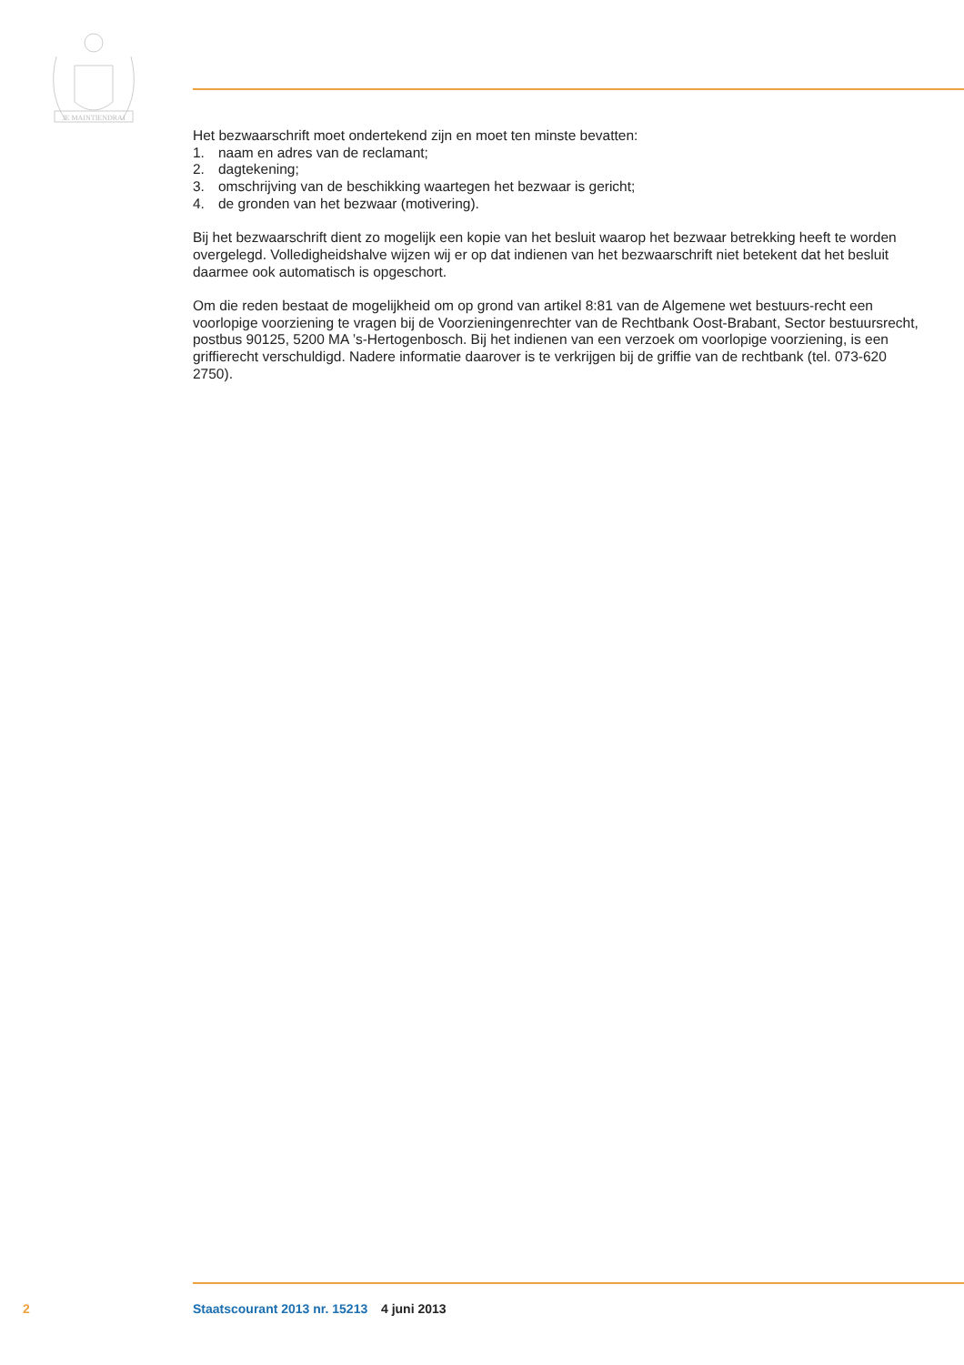JE MAINTIENDRAI
Het bezwaarschrift moet ondertekend zijn en moet ten minste bevatten:
1. naam en adres van de reclamant;
2. dagtekening;
3. omschrijving van de beschikking waartegen het bezwaar is gericht;
4. de gronden van het bezwaar (motivering).
Bij het bezwaarschrift dient zo mogelijk een kopie van het besluit waarop het bezwaar betrekking heeft te worden overgelegd. Volledigheidshalve wijzen wij er op dat indienen van het bezwaarschrift niet betekent dat het besluit daarmee ook automatisch is opgeschort.
Om die reden bestaat de mogelijkheid om op grond van artikel 8:81 van de Algemene wet bestuurs-recht een voorlopige voorziening te vragen bij de Voorzieningenrechter van de Rechtbank Oost-Brabant, Sector bestuursrecht, postbus 90125, 5200 MA ’s-Hertogenbosch. Bij het indienen van een verzoek om voorlopige voorziening, is een griffierecht verschuldigd. Nadere informatie daarover is te verkrijgen bij de griffie van de rechtbank (tel. 073-620 2750).
2 Staatscourant 2013 nr. 15213 4 juni 2013